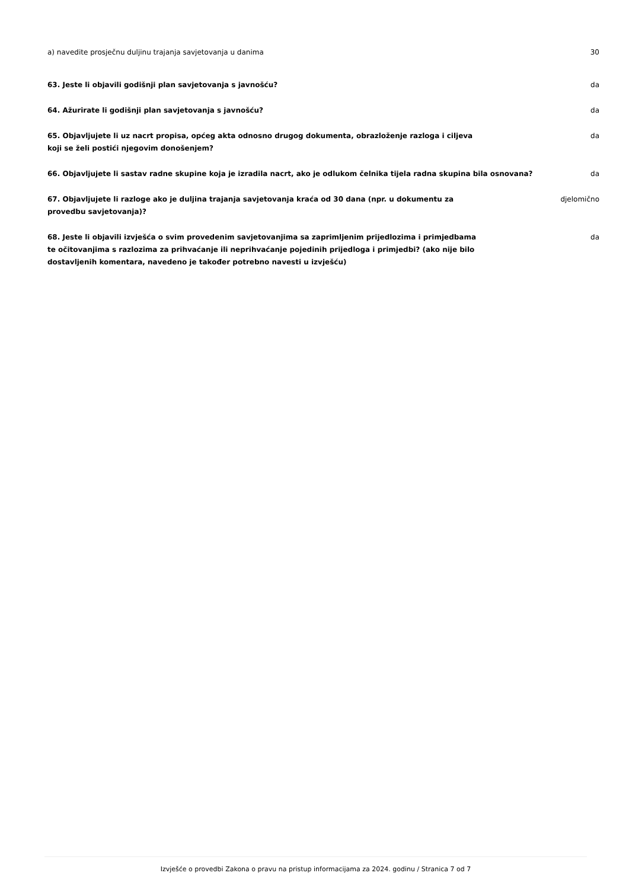a) navedite prosječnu duljinu trajanja savjetovanja u danima 30
63. Jeste li objavili godišnji plan savjetovanja s javnošću? da
64. Ažurirate li godišnji plan savjetovanja s javnošću? da
65. Objavljujete li uz nacrt propisa, općeg akta odnosno drugog dokumenta, obrazloženje razloga i ciljeva koji se želi postići njegovim donošenjem?
da
66. Objavljujete li sastav radne skupine koja je izradila nacrt, ako je odlukom čelnika tijela radna skupina bila osnovana?
da
67. Objavljujete li razloge ako je duljina trajanja savjetovanja kraća od 30 dana (npr. u dokumentu za provedbu savjetovanja)?
djelomično
68. Jeste li objavili izvješća o svim provedenim savjetovanjima sa zaprimljenim prijedlozima i primjedbama te očitovanjima s razlozima za prihvaćanje ili neprihvaćanje pojedinih prijedloga i primjedbi? (ako nije bilo dostavljenih komentara, navedeno je također potrebno navesti u izvješću)
da
Izvješće o provedbi Zakona o pravu na pristup informacijama za 2024. godinu / Stranica 7 od 7